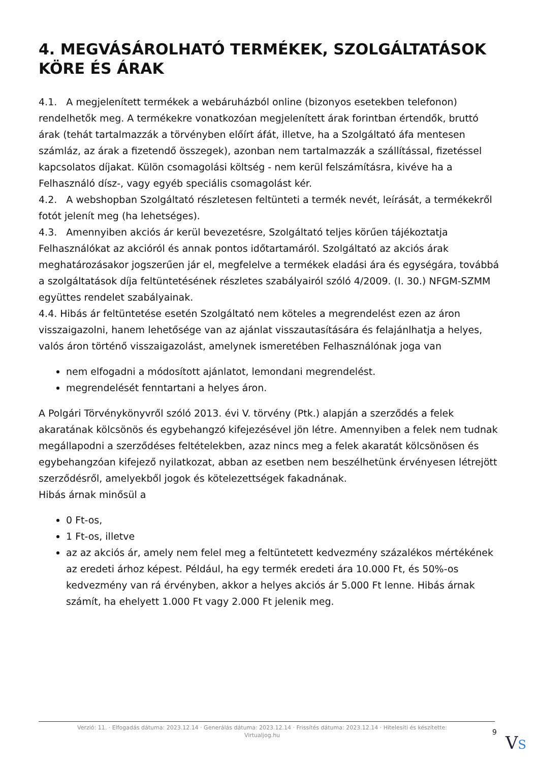4. MEGVÁSÁROLHATÓ TERMÉKEK, SZOLGÁLTATÁSOK KÖRE ÉS ÁRAK
4.1. A megjelenített termékek a webáruházból online (bizonyos esetekben telefonon) rendelhetők meg. A termékekre vonatkozóan megjelenített árak forintban értendők, bruttó árak (tehát tartalmazzák a törvényben előírt áfát, illetve, ha a Szolgáltató áfa mentesen számláz, az árak a fizetendő összegek), azonban nem tartalmazzák a szállítással, fizetéssel kapcsolatos díjakat. Külön csomagolási költség - nem kerül felszámításra, kivéve ha a Felhasználó dísz-, vagy egyéb speciális csomagolást kér.
4.2. A webshopban Szolgáltató részletesen feltünteti a termék nevét, leírását, a termékekről fotót jelenít meg (ha lehetséges).
4.3. Amennyiben akciós ár kerül bevezetésre, Szolgáltató teljes körűen tájékoztatja Felhasználókat az akcióról és annak pontos időtartamáról. Szolgáltató az akciós árak meghatározásakor jogszerűen jár el, megfelelve a termékek eladási ára és egységára, továbbá a szolgáltatások díja feltüntetésének részletes szabályairól szóló 4/2009. (I. 30.) NFGM-SZMM együttes rendelet szabályainak.
4.4. Hibás ár feltüntetése esetén Szolgáltató nem köteles a megrendelést ezen az áron visszaigazolni, hanem lehetősége van az ajánlat visszautasítására és felajánlhatja a helyes, valós áron történő visszaigazolást, amelynek ismeretében Felhasználónak joga van
nem elfogadni a módosított ajánlatot, lemondani megrendelést.
megrendelését fenntartani a helyes áron.
A Polgári Törvénykönyvről szóló 2013. évi V. törvény (Ptk.) alapján a szerződés a felek akaratának kölcsönös és egybehangzó kifejezésével jön létre. Amennyiben a felek nem tudnak megállapodni a szerződéses feltételekben, azaz nincs meg a felek akaratát kölcsönösen és egybehangzóan kifejező nyilatkozat, abban az esetben nem beszélhetünk érvényesen létrejött szerződésről, amelyekből jogok és kötelezettségek fakadnának.
Hibás árnak minősül a
0 Ft-os,
1 Ft-os, illetve
az az akciós ár, amely nem felel meg a feltüntetett kedvezmény százalékos mértékének az eredeti árhoz képest. Például, ha egy termék eredeti ára 10.000 Ft, és 50%-os kedvezmény van rá érvényben, akkor a helyes akciós ár 5.000 Ft lenne. Hibás árnak számít, ha ehelyett 1.000 Ft vagy 2.000 Ft jelenik meg.
Verzió: 11. · Elfogadás dátuma: 2023.12.14 · Generálás dátuma: 2023.12.14 · Frissítés dátuma: 2023.12.14 · Hitelesíti és készítette: Virtualjog.hu
9
VS